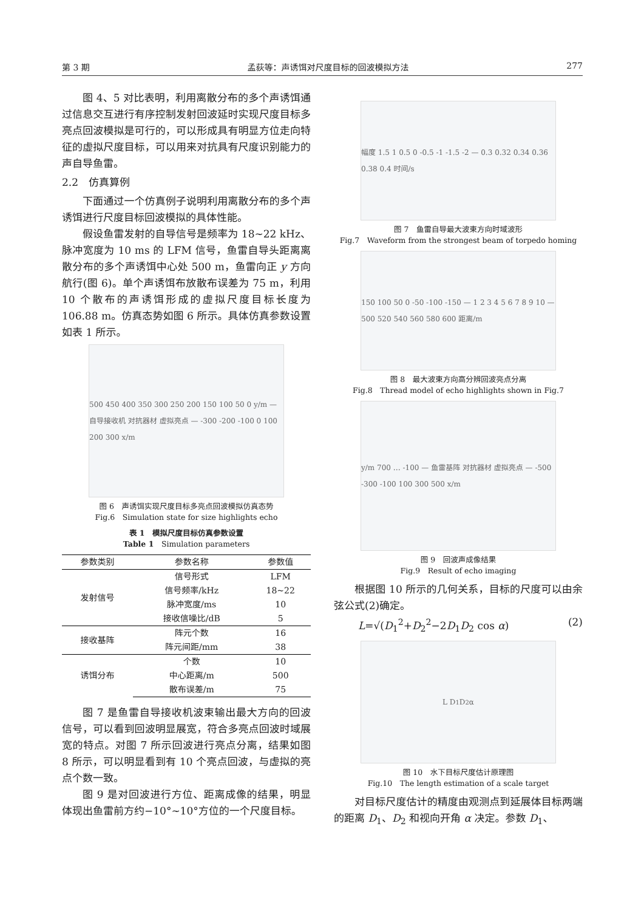第 3 期 孟荻等：声诱饵对尺度目标的回波模拟方法 277
图 4、5 对比表明，利用离散分布的多个声诱饵通过信息交互进行有序控制发射回波延时实现尺度目标多亮点回波模拟是可行的，可以形成具有明显方位走向特征的虚拟尺度目标，可以用来对抗具有尺度识别能力的声自导鱼雷。
2.2　仿真算例
下面通过一个仿真例子说明利用离散分布的多个声诱饵进行尺度目标回波模拟的具体性能。
假设鱼雷发射的自导信号是频率为 18~22 kHz、脉冲宽度为 10 ms 的 LFM 信号，鱼雷自导头距离离散分布的多个声诱饵中心处 500 m，鱼雷向正 y 方向航行(图 6)。单个声诱饵布放散布误差为 75 m，利用 10 个散布的声诱饵形成的虚拟尺度目标长度为 106.88 m。仿真态势如图 6 所示。具体仿真参数设置如表 1 所示。
500 450 400 350 300 250 200 150 100 50 0 y/m — 自导接收机 对抗器材 虚拟亮点 — -300 -200 -100 0 100 200 300 x/m
图 6　声诱饵实现尺度目标多亮点回波模拟仿真态势
Fig.6　Simulation state for size highlights echo
表 1　模拟尺度目标仿真参数设置
Table 1　Simulation parameters
| 参数类别 | 参数名称 | 参数值 |
| --- | --- | --- |
| 发射信号 | 信号形式 | LFM |
| | 信号频率/kHz | 18~22 |
| | 脉冲宽度/ms | 10 |
| | 接收信噪比/dB | 5 |
| 接收基阵 | 阵元个数 | 16 |
| | 阵元间距/mm | 38 |
| 诱饵分布 | 个数 | 10 |
| | 中心距离/m | 500 |
| | 散布误差/m | 75 |
图 7 是鱼雷自导接收机波束输出最大方向的回波信号，可以看到回波明显展宽，符合多亮点回波时域展宽的特点。对图 7 所示回波进行亮点分离，结果如图 8 所示，可以明显看到有 10 个亮点回波，与虚拟的亮点个数一致。
图 9 是对回波进行方位、距离成像的结果，明显体现出鱼雷前方约−10°~10°方位的一个尺度目标。
幅度 1.5 1 0.5 0 -0.5 -1 -1.5 -2 — 0.3 0.32 0.34 0.36 0.38 0.4 时间/s
图 7　鱼雷自导最大波束方向时域波形
Fig.7　Waveform from the strongest beam of torpedo homing
150 100 50 0 -50 -100 -150 — 1 2 3 4 5 6 7 8 9 10 — 500 520 540 560 580 600 距离/m
图 8　最大波束方向高分辨回波亮点分离
Fig.8　Thread model of echo highlights shown in Fig.7
y/m 700 … -100 — 鱼雷基阵 对抗器材 虚拟亮点 — -500 -300 -100 100 300 500 x/m
图 9　回波声成像结果
Fig.9　Result of echo imaging
根据图 10 所示的几何关系，目标的尺度可以由余弦公式(2)确定。
L=√(D<sub>1</sub><sup>2</sup>+D<sub>2</sub><sup>2</sup>−2D<sub>1</sub>D<sub>2</sub> cos α) (2)
L D<sub>1</sub> D<sub>2</sub> α
图 10　水下目标尺度估计原理图
Fig.10　The length estimation of a scale target
对目标尺度估计的精度由观测点到延展体目标两端的距离 D<sub>1</sub>、D<sub>2</sub> 和视向开角 α 决定。参数 D<sub>1</sub>、